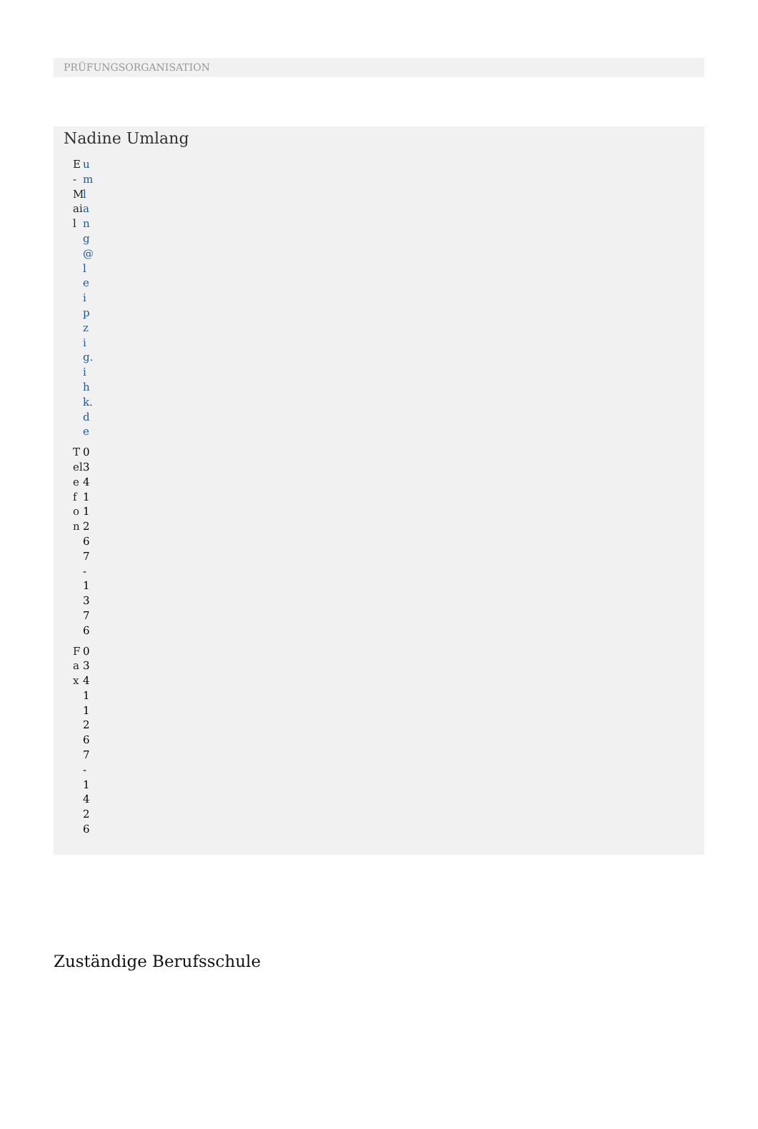PRÜFUNGSORGANISATION
Nadine Umlang
E-Mail umlang@leipzig.ihk.de
Telefon 0341 1267-1376
Fax 0341 1267-1426
Zuständige Berufsschule